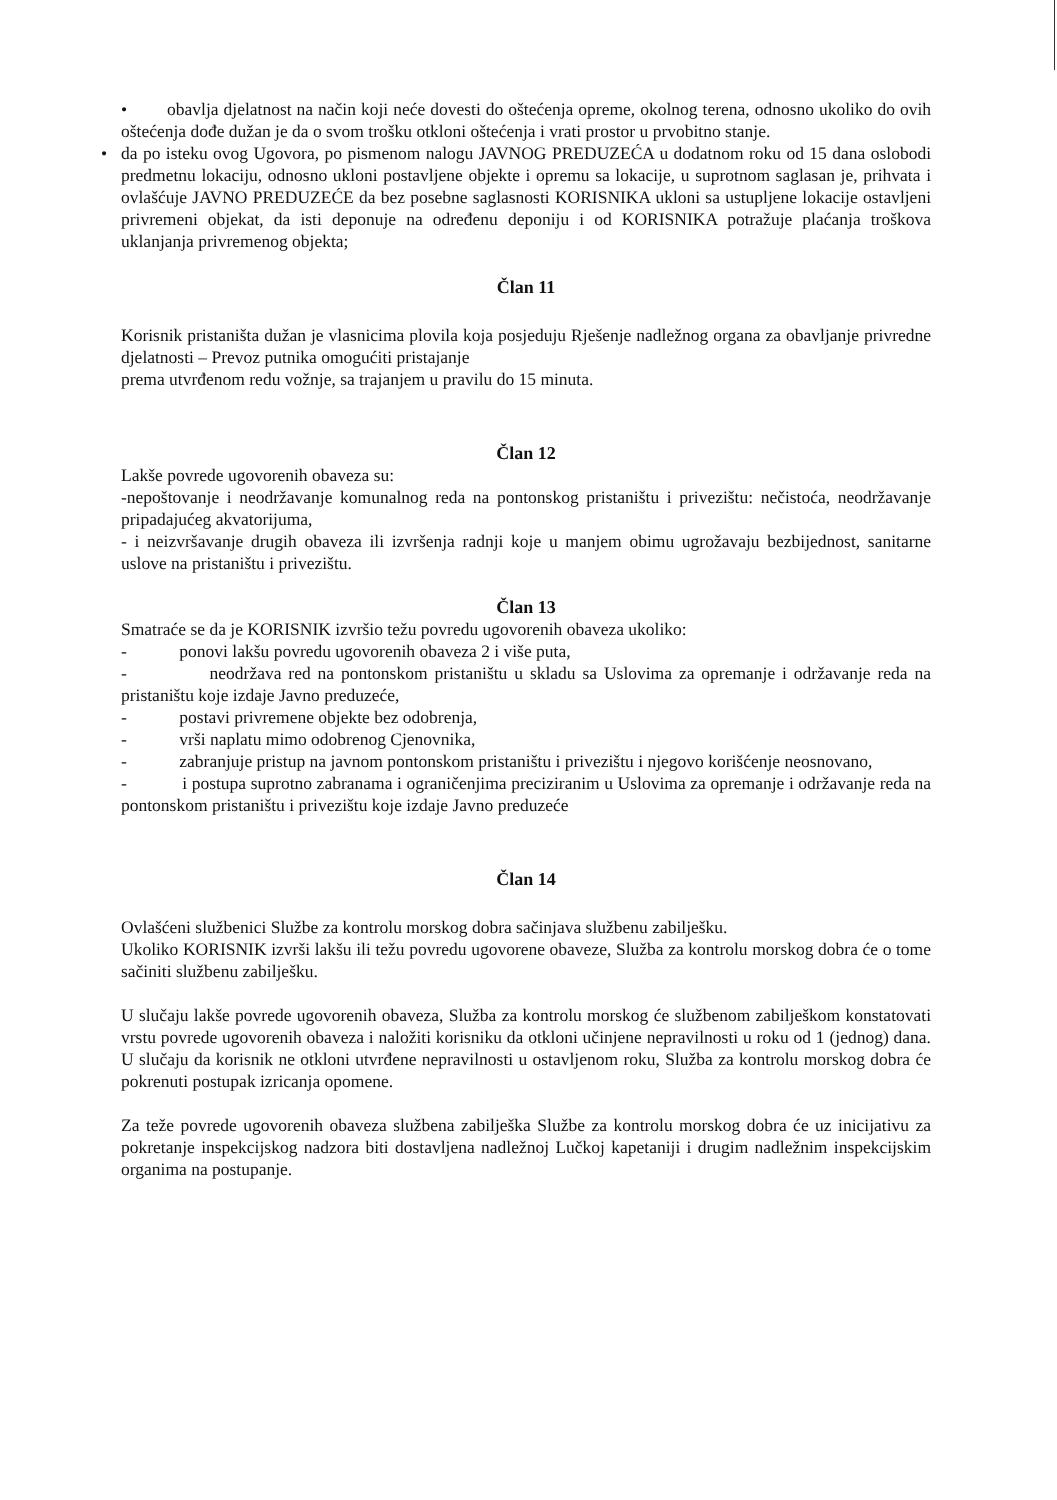• obavlja djelatnost na način koji neće dovesti do oštećenja opreme, okolnog terena, odnosno ukoliko do ovih oštećenja dođe dužan je da o svom trošku otkloni oštećenja i vrati prostor u prvobitno stanje.
• da po isteku ovog Ugovora, po pismenom nalogu JAVNOG PREDUZEĆA u dodatnom roku od 15 dana oslobodi predmetnu lokaciju, odnosno ukloni postavljene objekte i opremu sa lokacije, u suprotnom saglasan je, prihvata i ovlašćuje JAVNO PREDUZEĆE da bez posebne saglasnosti KORISNIKA ukloni sa ustupljene lokacije ostavljeni privremeni objekat, da isti deponuje na određenu deponiju i od KORISNIKA potražuje plaćanja troškova uklanjanja privremenog objekta;
Član 11
Korisnik pristaništa dužan je vlasnicima plovila koja posjeduju Rješenje nadležnog organa za obavljanje privredne djelatnosti – Prevoz putnika omogućiti pristajanje
prema utvrđenom redu vožnje, sa trajanjem u pravilu do 15 minuta.
Član 12
Lakše povrede ugovorenih obaveza su:
-nepoštovanje i neodržavanje komunalnog reda na pontonskog pristaništu i privezištu: nečistoća, neodržavanje pripadajućeg akvatorijuma,
- i neizvršavanje drugih obaveza ili izvršenja radnji koje u manjem obimu ugrožavaju bezbijednost, sanitarne uslove na pristaništu i privezištu.
Član 13
Smatraće se da je KORISNIK izvršio težu povredu ugovorenih obaveza ukoliko:
- ponovi lakšu povredu ugovorenih obaveza 2 i više puta,
- neodržava red na pontonskom pristaništu u skladu sa Uslovima za opremanje i održavanje reda na pristaništu koje izdaje Javno preduzeće,
- postavi privremene objekte bez odobrenja,
- vrši naplatu mimo odobrenog Cjenovnika,
- zabranjuje pristup na javnom pontonskom pristaništu i privezištu i njegovo korišćenje neosnovano,
- i postupa suprotno zabranama i ograničenjima preciziranim u Uslovima za opremanje i održavanje reda na pontonskom pristaništu i privezištu koje izdaje Javno preduzeće
Član 14
Ovlašćeni službenici Službe za kontrolu morskog dobra sačinjava službenu zabilješku.
Ukoliko KORISNIK izvrši lakšu ili težu povredu ugovorene obaveze, Služba za kontrolu morskog dobra će o tome sačiniti službenu zabilješku.
U slučaju lakše povrede ugovorenih obaveza, Služba za kontrolu morskog će službenom zabilješkom konstatovati vrstu povrede ugovorenih obaveza i naložiti korisniku da otkloni učinjene nepravilnosti u roku od 1 (jednog) dana. U slučaju da korisnik ne otkloni utvrđene nepravilnosti u ostavljenom roku, Služba za kontrolu morskog dobra će pokrenuti postupak izricanja opomene.
Za teže povrede ugovorenih obaveza službena zabilješka Službe za kontrolu morskog dobra će uz inicijativu za pokretanje inspekcijskog nadzora biti dostavljena nadležnoj Lučkoj kapetaniji i drugim nadležnim inspekcijskim organima na postupanje.